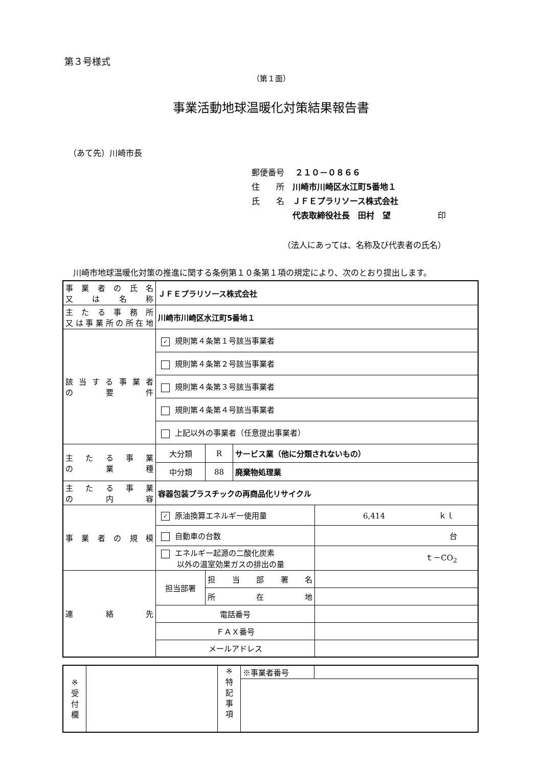第３号様式
（第１面）
事業活動地球温暖化対策結果報告書
（あて先）川崎市長
郵便番号　 ２１０－０８６６
住　　所　川崎市川崎区水江町5番地１
氏　　名　ＪＦＥプラリソース株式会社
　　　　　代表取締役社長　田村　望 印
（法人にあっては、名称及び代表者の氏名）
川崎市地球温暖化対策の推進に関する条例第１０条第１項の規定により、次のとおり提出します。
| 事業者の氏名 又は名称 | ＪＦＥプラリソース株式会社 | | | |
| 主たる事務所 又は事業所の所在地 | 川崎市川崎区水江町5番地１ | | | |
| 該当する事業者 の要件 | ✓ 規則第４条第１号該当事業者 | | | |
| | 規則第４条第２号該当事業者 | | | |
| | 規則第４条第３号該当事業者 | | | |
| | 規則第４条第４号該当事業者 | | | |
| | 上記以外の事業者（任意提出事業者） | | | |
| 主たる事業 の業種 | 大分類 | R | サービス業（他に分類されないもの） | |
| | 中分類 | 88 | 廃棄物処理業 | |
| 主たる事業 の内容 | 容器包装プラスチックの再商品化リサイクル | | | |
| 事業者の規模 | ✓ 原油換算エネルギー使用量 | | | 6,414 ｋｌ |
| | 自動車の台数 | | | 台 |
| | エネルギー起源の二酸化炭素 以外の温室効果ガスの排出の量 | | | ｔ－CO<sub>2</sub> |
| 連絡先 | 担当部署 | 担当部署名 | | |
| | | 所在地 | | |
| | 電話番号 | | | |
| | ＦＡＸ番号 | | | |
| | メールアドレス | | | |
| ※ 受 付 欄 | | ※ 特 記 事 項 | ※事業者番号 | |